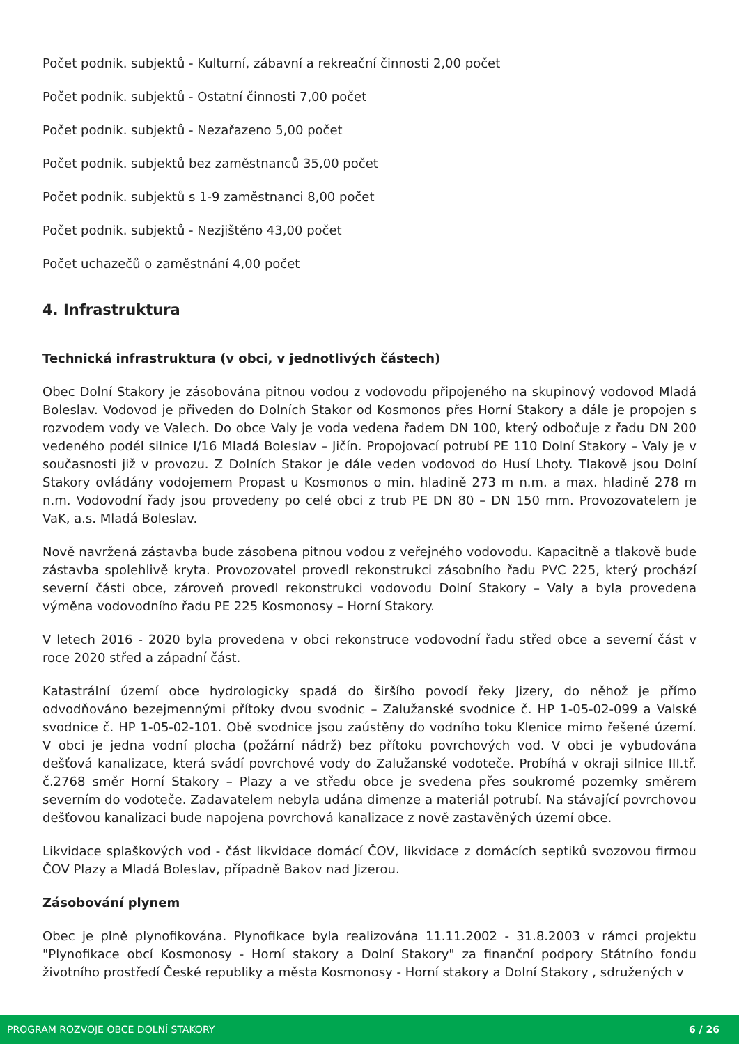Počet podnik. subjektů - Kulturní, zábavní a rekreační činnosti 2,00 počet
Počet podnik. subjektů - Ostatní činnosti 7,00 počet
Počet podnik. subjektů - Nezařazeno 5,00 počet
Počet podnik. subjektů bez zaměstnanců 35,00 počet
Počet podnik. subjektů s 1-9 zaměstnanci 8,00 počet
Počet podnik. subjektů - Nezjištěno 43,00 počet
Počet uchazečů o zaměstnání 4,00 počet
4. Infrastruktura
Technická infrastruktura (v obci, v jednotlivých částech)
Obec Dolní Stakory je zásobována pitnou vodou z vodovodu připojeného na skupinový vodovod Mladá Boleslav. Vodovod je přiveden do Dolních Stakor od Kosmonos přes Horní Stakory a dále je propojen s rozvodem vody ve Valech. Do obce Valy je voda vedena řadem DN 100, který odbočuje z řadu DN 200 vedeného podél silnice I/16 Mladá Boleslav – Jičín. Propojovací potrubí PE 110 Dolní Stakory – Valy je v současnosti již v provozu. Z Dolních Stakor je dále veden vodovod do Husí Lhoty. Tlakově jsou Dolní Stakory ovládány vodojemem Propast u Kosmonos o min. hladině 273 m n.m. a max. hladině 278 m n.m. Vodovodní řady jsou provedeny po celé obci z trub PE DN 80 – DN 150 mm. Provozovatelem je VaK, a.s. Mladá Boleslav.
Nově navržená zástavba bude zásobena pitnou vodou z veřejného vodovodu. Kapacitně a tlakově bude zástavba spolehlivě kryta. Provozovatel provedl rekonstrukci zásobního řadu PVC 225, který prochází severní části obce, zároveň provedl rekonstrukci vodovodu Dolní Stakory – Valy a byla provedena výměna vodovodního řadu PE 225 Kosmonosy – Horní Stakory.
V letech 2016 - 2020 byla provedena v obci rekonstruce vodovodní řadu střed obce a severní část v roce 2020 střed a západní část.
Katastrální území obce hydrologicky spadá do širšího povodí řeky Jizery, do něhož je přímo odvodňováno bezejmennými přítoky dvou svodnic – Zalužanské svodnice č. HP 1-05-02-099 a Valské svodnice č. HP 1-05-02-101. Obě svodnice jsou zaústěny do vodního toku Klenice mimo řešené území. V obci je jedna vodní plocha (požární nádrž) bez přítoku povrchových vod. V obci je vybudována dešťová kanalizace, která svádí povrchové vody do Zalužanské vodoteče. Probíhá v okraji silnice III.tř. č.2768 směr Horní Stakory – Plazy a ve středu obce je svedena přes soukromé pozemky směrem severním do vodoteče. Zadavatelem nebyla udána dimenze a materiál potrubí. Na stávající povrchovou dešťovou kanalizaci bude napojena povrchová kanalizace z nově zastavěných území obce.
Likvidace splaškových vod - část likvidace domácí ČOV, likvidace z domácích septiků svozovou firmou ČOV Plazy a Mladá Boleslav, případně Bakov nad Jizerou.
Zásobování plynem
Obec je plně plynofikována. Plynofikace byla realizována 11.11.2002 - 31.8.2003 v rámci projektu "Plynofikace obcí Kosmonosy - Horní stakory a Dolní Stakory" za finanční podpory Státního fondu životního prostředí České republiky a města Kosmonosy - Horní stakory a Dolní Stakory , sdružených v
PROGRAM ROZVOJE OBCE DOLNÍ STAKORY 6 / 26